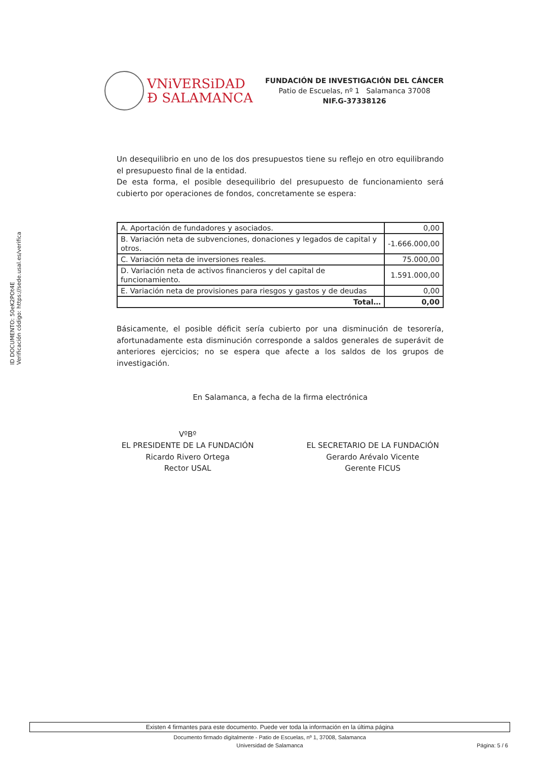ID DOCUMENTO: 50eK2POt4E
Verificación código: https://sede.usal.es/verifica
VNiVERSiDAD
Ð SALAMANCA
FUNDACIÓN DE INVESTIGACIÓN DEL CÁNCER
Patio de Escuelas, nº 1 Salamanca 37008
NIF.G-37338126
Un desequilibrio en uno de los dos presupuestos tiene su reflejo en otro equilibrando el presupuesto final de la entidad.
De esta forma, el posible desequilibrio del presupuesto de funcionamiento será cubierto por operaciones de fondos, concretamente se espera:
| A. Aportación de fundadores y asociados. | 0,00 |
| B. Variación neta de subvenciones, donaciones y legados de capital y otros. | -1.666.000,00 |
| C. Variación neta de inversiones reales. | 75.000,00 |
| D. Variación neta de activos financieros y del capital de funcionamiento. | 1.591.000,00 |
| E. Variación neta de provisiones para riesgos y gastos y de deudas | 0,00 |
| Total… | 0,00 |
Básicamente, el posible déficit sería cubierto por una disminución de tesorería, afortunadamente esta disminución corresponde a saldos generales de superávit de anteriores ejercicios; no se espera que afecte a los saldos de los grupos de investigación.
En Salamanca, a fecha de la firma electrónica
VºBº
EL PRESIDENTE DE LA FUNDACIÓN
Ricardo Rivero Ortega
Rector USAL
EL SECRETARIO DE LA FUNDACIÓN
Gerardo Arévalo Vicente
Gerente FICUS
Existen 4 firmantes para este documento. Puede ver toda la información en la última página
Documento firmado digitalmente - Patio de Escuelas, nº 1, 37008, Salamanca
Universidad de Salamanca Página: 5 / 6